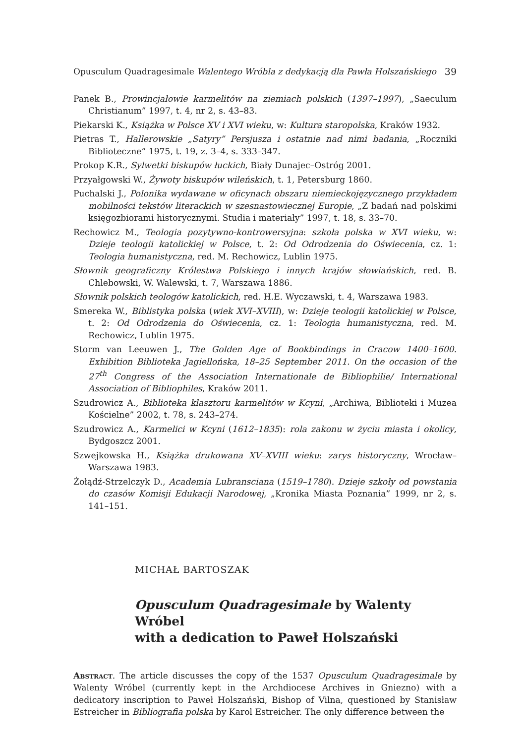Opusculum Quadragesimale Walentego Wróbla z dedykacją dla Pawła Holszańskiego 39
Panek B., Prowincjałowie karmelitów na ziemiach polskich (1397–1997), „Saeculum Christianum” 1997, t. 4, nr 2, s. 43–83.
Piekarski K., Książka w Polsce XV i XVI wieku, w: Kultura staropolska, Kraków 1932.
Pietras T., Hallerowskie „Satyry” Persjusza i ostatnie nad nimi badania, „Roczniki Biblioteczne” 1975, t. 19, z. 3–4, s. 333–347.
Prokop K.R., Sylwetki biskupów łuckich, Biały Dunajec–Ostróg 2001.
Przyałgowski W., Żywoty biskupów wileńskich, t. 1, Petersburg 1860.
Puchalski J., Polonika wydawane w oficynach obszaru niemieckojęzycznego przykładem mobilności tekstów literackich w szesnastowiecznej Europie, „Z badań nad polskimi księgozbiorami historycznymi. Studia i materiały” 1997, t. 18, s. 33–70.
Rechowicz M., Teologia pozytywno-kontrowersyjna: szkoła polska w XVI wieku, w: Dzieje teologii katolickiej w Polsce, t. 2: Od Odrodzenia do Oświecenia, cz. 1: Teologia humanistyczna, red. M. Rechowicz, Lublin 1975.
Słownik geograficzny Królestwa Polskiego i innych krajów słowiańskich, red. B. Chlebowski, W. Walewski, t. 7, Warszawa 1886.
Słownik polskich teologów katolickich, red. H.E. Wyczawski, t. 4, Warszawa 1983.
Smereka W., Biblistyka polska (wiek XVI–XVIII), w: Dzieje teologii katolickiej w Polsce, t. 2: Od Odrodzenia do Oświecenia, cz. 1: Teologia humanistyczna, red. M. Rechowicz, Lublin 1975.
Storm van Leeuwen J., The Golden Age of Bookbindings in Cracow 1400–1600. Exhibition Biblioteka Jagiellońska, 18–25 September 2011. On the occasion of the 27<sup>th</sup> Congress of the Association Internationale de Bibliophilie/ International Association of Bibliophiles, Kraków 2011.
Szudrowicz A., Biblioteka klasztoru karmelitów w Kcyni, „Archiwa, Biblioteki i Muzea Kościelne” 2002, t. 78, s. 243–274.
Szudrowicz A., Karmelici w Kcyni (1612–1835): rola zakonu w życiu miasta i okolicy, Bydgoszcz 2001.
Szwejkowska H., Książka drukowana XV–XVIII wieku: zarys historyczny, Wrocław–Warszawa 1983.
Żołądź-Strzelczyk D., Academia Lubransciana (1519–1780). Dzieje szkoły od powstania do czasów Komisji Edukacji Narodowej, „Kronika Miasta Poznania” 1999, nr 2, s. 141–151.
MICHAŁ BARTOSZAK
Opusculum Quadragesimale by Walenty Wróbel
with a dedication to Paweł Holszański
Abstract. The article discusses the copy of the 1537 Opusculum Quadragesimale by Walenty Wróbel (currently kept in the Archdiocese Archives in Gniezno) with a dedicatory inscription to Paweł Holszański, Bishop of Vilna, questioned by Stanisław Estreicher in Bibliografia polska by Karol Estreicher. The only difference between the